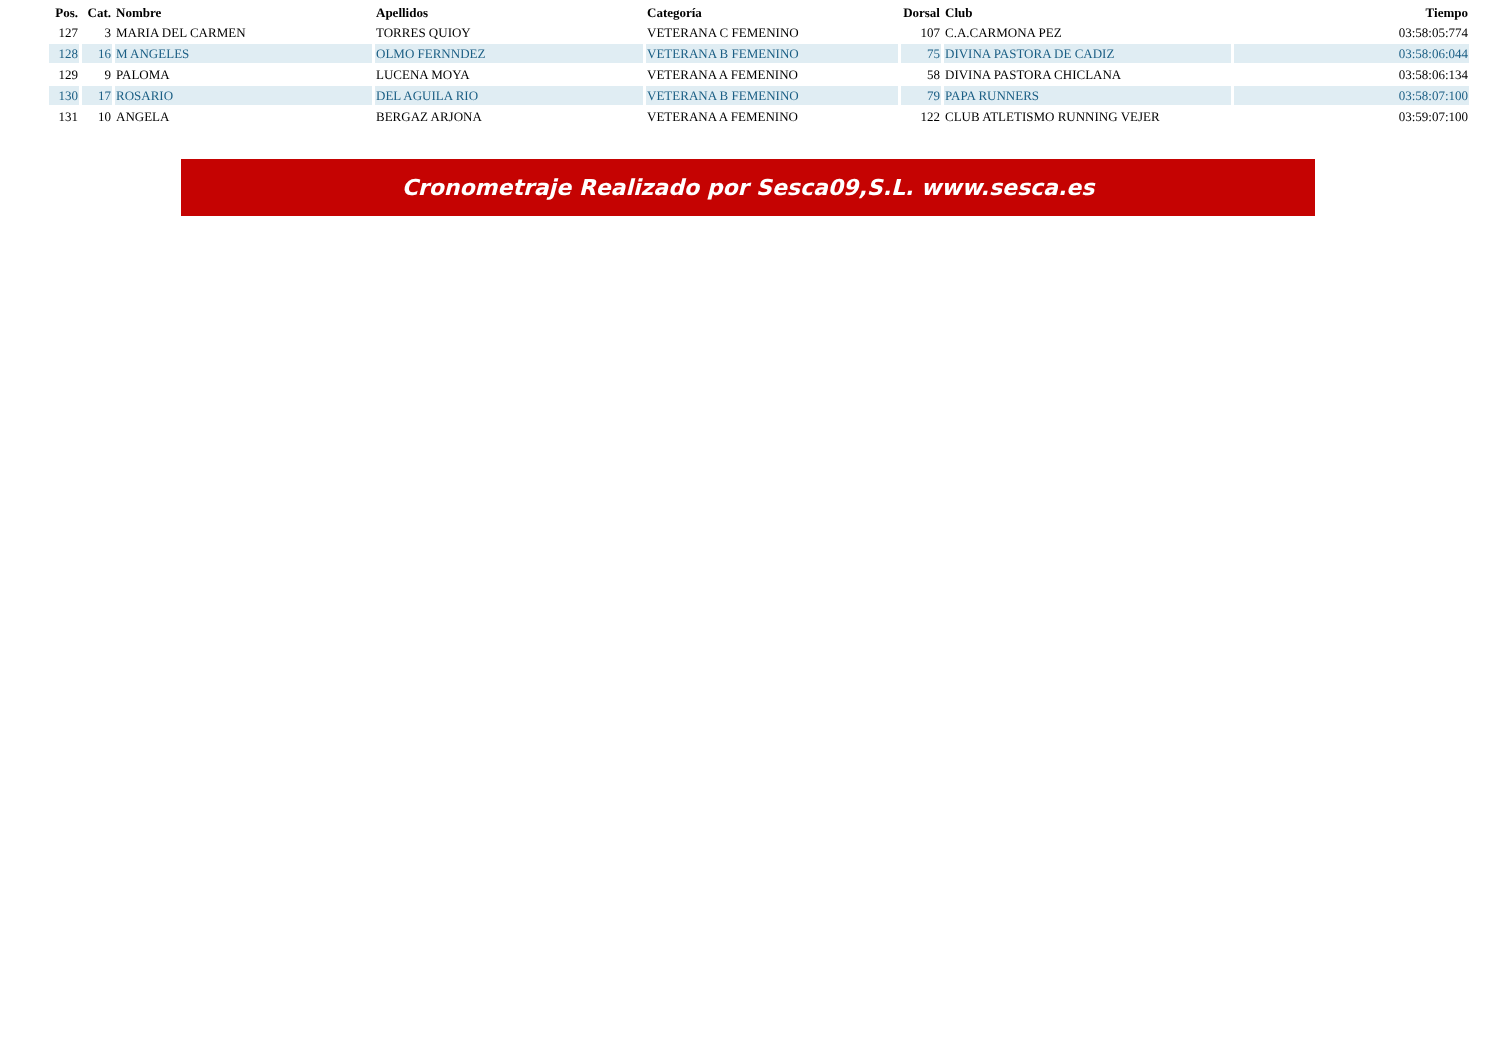| Pos. | Cat. | Nombre | Apellidos | Categoría | Dorsal | Club | Tiempo |
| --- | --- | --- | --- | --- | --- | --- | --- |
| 127 | 3 | MARIA DEL CARMEN | TORRES QUIOY | VETERANA C FEMENINO | 107 | C.A.CARMONA PEZ | 03:58:05:774 |
| 128 | 16 | M ANGELES | OLMO FERNNDEZ | VETERANA B FEMENINO | 75 | DIVINA PASTORA DE CADIZ | 03:58:06:044 |
| 129 | 9 | PALOMA | LUCENA MOYA | VETERANA A FEMENINO | 58 | DIVINA PASTORA CHICLANA | 03:58:06:134 |
| 130 | 17 | ROSARIO | DEL AGUILA RIO | VETERANA B FEMENINO | 79 | PAPA RUNNERS | 03:58:07:100 |
| 131 | 10 | ANGELA | BERGAZ ARJONA | VETERANA A FEMENINO | 122 | CLUB ATLETISMO RUNNING VEJER | 03:59:07:100 |
Cronometraje Realizado por Sesca09,S.L. www.sesca.es